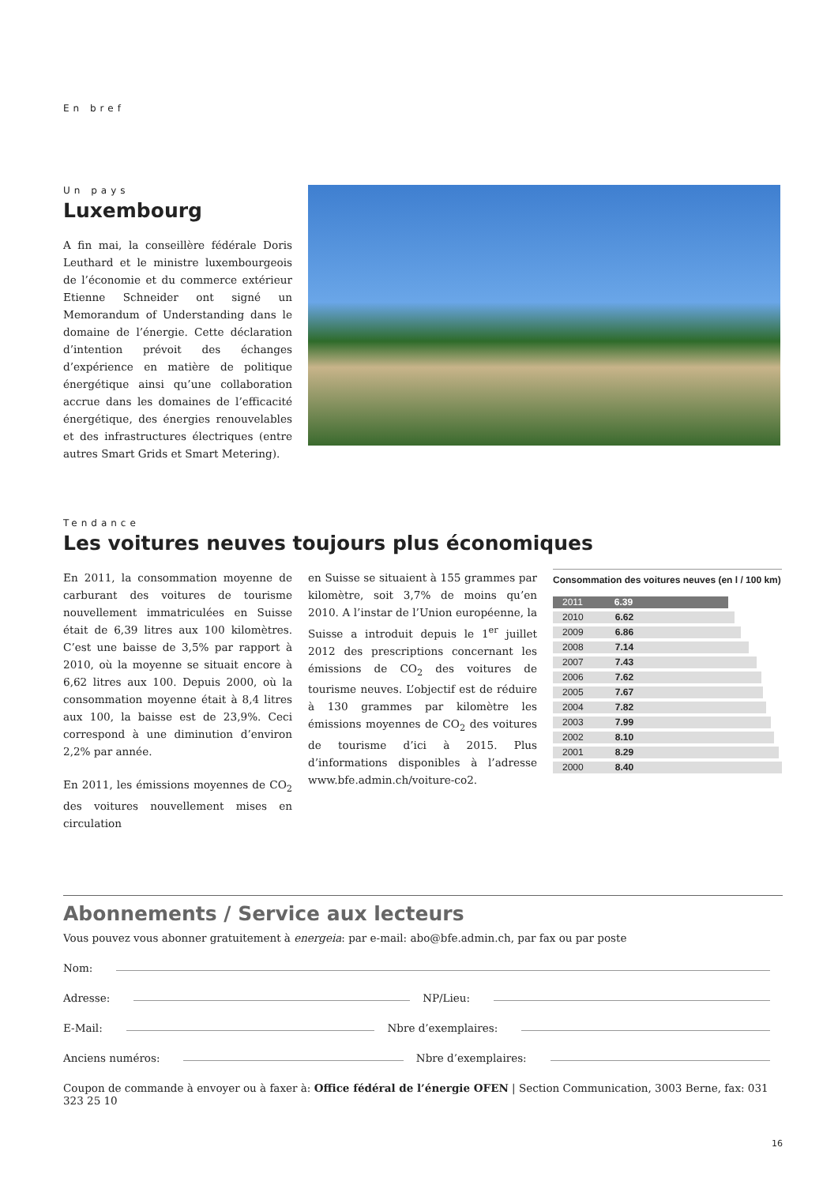En bref
Un pays
Luxembourg
A fin mai, la conseillère fédérale Doris Leuthard et le ministre luxembourgeois de l’économie et du commerce extérieur Etienne Schneider ont signé un Memorandum of Understanding dans le domaine de l’énergie. Cette déclaration d’intention prévoit des échanges d’expérience en matière de politique énergétique ainsi qu’une collaboration accrue dans les domaines de l’efficacité énergétique, des énergies renouvelables et des infrastructures électriques (entre autres Smart Grids et Smart Metering).
Tendance
Les voitures neuves toujours plus économiques
En 2011, la consommation moyenne de carburant des voitures de tourisme nouvellement immatriculées en Suisse était de 6,39 litres aux 100 kilomètres. C’est une baisse de 3,5% par rapport à 2010, où la moyenne se situait encore à 6,62 litres aux 100. Depuis 2000, où la consommation moyenne était à 8,4 litres aux 100, la baisse est de 23,9%. Ceci correspond à une diminution d’environ 2,2% par année.
En 2011, les émissions moyennes de CO<sub>2</sub> des voitures nouvellement mises en circulation
en Suisse se situaient à 155 grammes par kilomètre, soit 3,7% de moins qu’en 2010. A l’instar de l’Union européenne, la Suisse a introduit depuis le 1<sup>er</sup> juillet 2012 des prescriptions concernant les émissions de CO<sub>2</sub> des voitures de tourisme neuves. L’objectif est de réduire à 130 grammes par kilomètre les émissions moyennes de CO<sub>2</sub> des voitures de tourisme d’ici à 2015. Plus d’informations disponibles à l’adresse www.bfe.admin.ch/voiture-co2.
Consommation des voitures neuves (en l / 100 km)
2011 6.39
2010 6.62
2009 6.86
2008 7.14
2007 7.43
2006 7.62
2005 7.67
2004 7.82
2003 7.99
2002 8.10
2001 8.29
2000 8.40
Abonnements / Service aux lecteurs
Vous pouvez vous abonner gratuitement à energeia: par e-mail: abo@bfe.admin.ch, par fax ou par poste
Nom:
Adresse: NP/Lieu:
E-Mail: Nbre d’exemplaires:
Anciens numéros: Nbre d’exemplaires:
Coupon de commande à envoyer ou à faxer à: Office fédéral de l’énergie OFEN | Section Communication, 3003 Berne, fax: 031 323 25 10
16